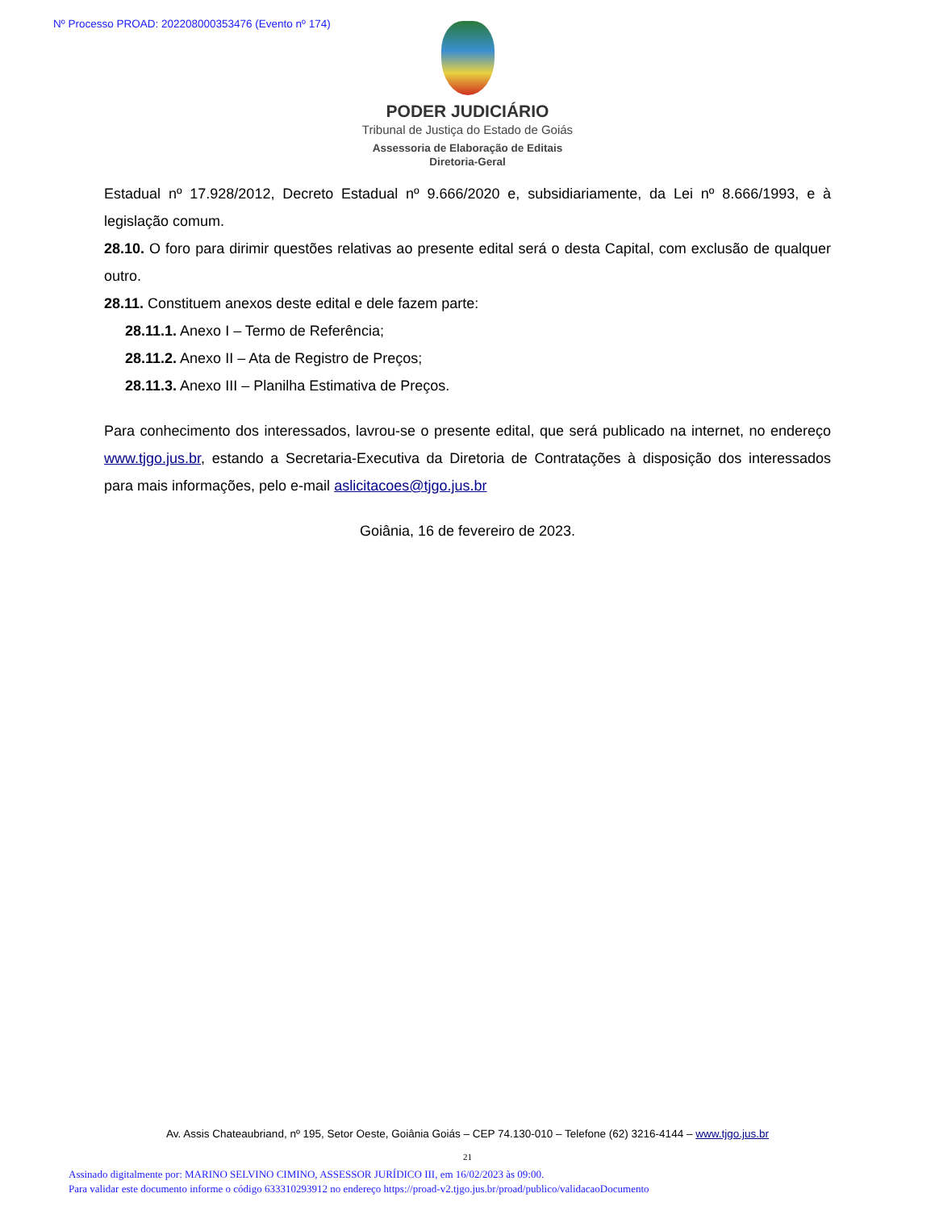Nº Processo PROAD: 202208000353476 (Evento nº 174)
PODER JUDICIÁRIO
Tribunal de Justiça do Estado de Goiás
Assessoria de Elaboração de Editais
Diretoria-Geral
Estadual nº 17.928/2012, Decreto Estadual nº 9.666/2020 e, subsidiariamente, da Lei nº 8.666/1993, e à legislação comum.
28.10. O foro para dirimir questões relativas ao presente edital será o desta Capital, com exclusão de qualquer outro.
28.11. Constituem anexos deste edital e dele fazem parte:
28.11.1. Anexo I – Termo de Referência;
28.11.2. Anexo II – Ata de Registro de Preços;
28.11.3. Anexo III – Planilha Estimativa de Preços.
Para conhecimento dos interessados, lavrou-se o presente edital, que será publicado na internet, no endereço www.tjgo.jus.br, estando a Secretaria-Executiva da Diretoria de Contratações à disposição dos interessados para mais informações, pelo e-mail aslicitacoes@tjgo.jus.br
Goiânia, 16 de fevereiro de 2023.
Av. Assis Chateaubriand, nº 195, Setor Oeste, Goiânia Goiás – CEP 74.130-010 – Telefone (62) 3216-4144 – www.tjgo.jus.br
21
Assinado digitalmente por: MARINO SELVINO CIMINO, ASSESSOR JURÍDICO III, em 16/02/2023 às 09:00.
Para validar este documento informe o código 633310293912 no endereço https://proad-v2.tjgo.jus.br/proad/publico/validacaoDocumento